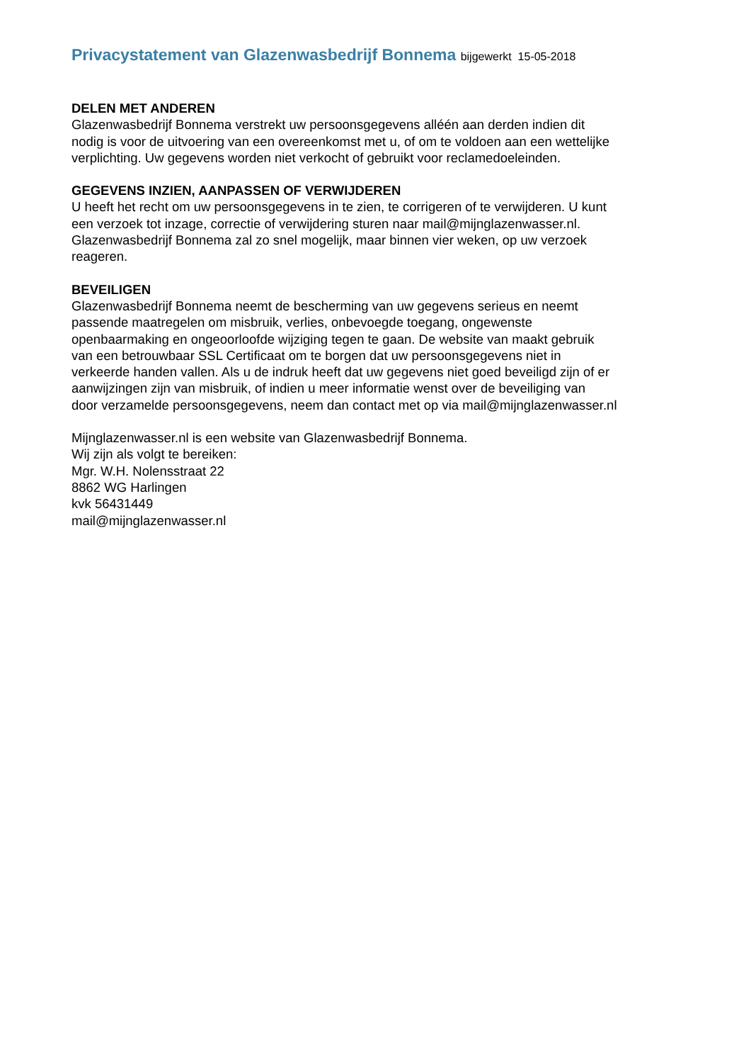Privacystatement van Glazenwasbedrijf Bonnema bijgewerkt 15-05-2018
DELEN MET ANDEREN
Glazenwasbedrijf Bonnema verstrekt uw persoonsgegevens alléén aan derden indien dit
nodig is voor de uitvoering van een overeenkomst met u, of om te voldoen aan een wettelijke
verplichting. Uw gegevens worden niet verkocht of gebruikt voor reclamedoeleinden.
GEGEVENS INZIEN, AANPASSEN OF VERWIJDEREN
U heeft het recht om uw persoonsgegevens in te zien, te corrigeren of te verwijderen. U kunt
een verzoek tot inzage, correctie of verwijdering sturen naar mail@mijnglazenwasser.nl.
Glazenwasbedrijf Bonnema zal zo snel mogelijk, maar binnen vier weken, op uw verzoek
reageren.
BEVEILIGEN
Glazenwasbedrijf Bonnema neemt de bescherming van uw gegevens serieus en neemt
passende maatregelen om misbruik, verlies, onbevoegde toegang, ongewenste
openbaarmaking en ongeoorloofde wijziging tegen te gaan. De website van maakt gebruik
van een betrouwbaar SSL Certificaat om te borgen dat uw persoonsgegevens niet in
verkeerde handen vallen. Als u de indruk heeft dat uw gegevens niet goed beveiligd zijn of er
aanwijzingen zijn van misbruik, of indien u meer informatie wenst over de beveiliging van
door verzamelde persoonsgegevens, neem dan contact met op via mail@mijnglazenwasser.nl
Mijnglazenwasser.nl is een website van Glazenwasbedrijf Bonnema.
Wij zijn als volgt te bereiken:
Mgr. W.H. Nolensstraat 22
8862 WG Harlingen
kvk 56431449
mail@mijnglazenwasser.nl